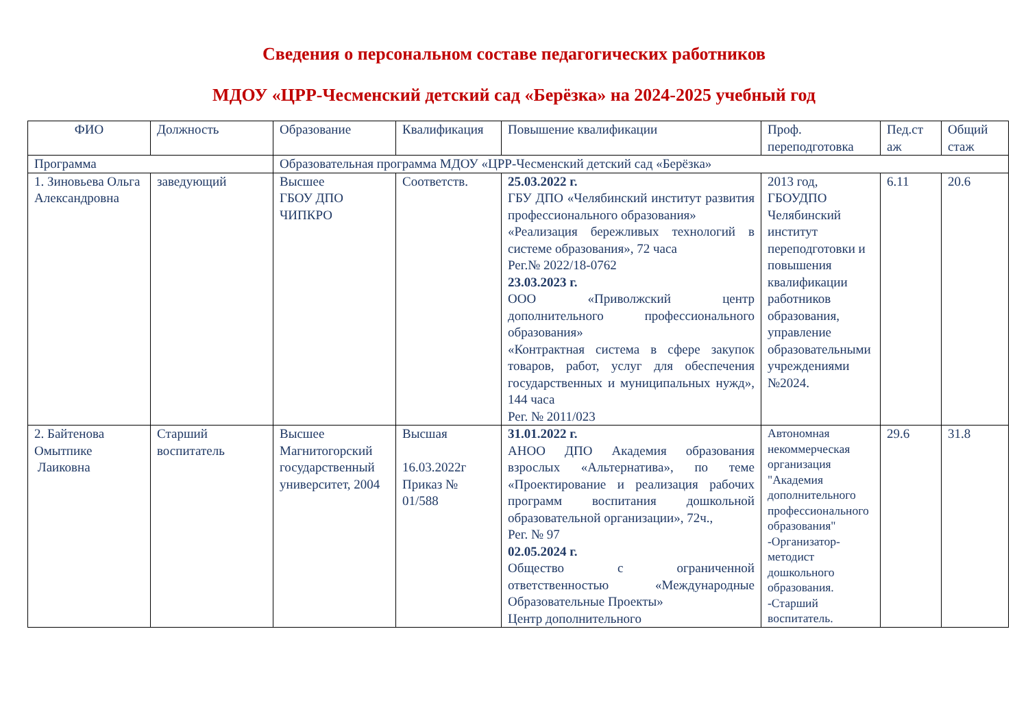Сведения о персональном составе педагогических работников
МДОУ «ЦРР-Чесменский детский сад «Берёзка» на 2024-2025 учебный год
| ФИО | Должность | Образование | Квалификация | Повышение квалификации | Проф. переподготовка | Пед.ст аж | Общий стаж |
| --- | --- | --- | --- | --- | --- | --- | --- |
| Программа | | Образовательная программа МДОУ «ЦРР-Чесменский детский сад «Берёзка» | | | | | |
| 1. Зиновьева Ольга Александровна | заведующий | Высшее ГБОУ ДПО ЧИПКРО | Соответств. | 25.03.2022 г. ГБУ ДПО «Челябинский институт развития профессионального образования» «Реализация бережливых технологий в системе образования», 72 часа Рег.№ 2022/18-0762 23.03.2023 г. ООО «Приволжский центр дополнительного профессионального образования» «Контрактная система в сфере закупок товаров, работ, услуг для обеспечения государственных и муниципальных нужд», 144 часа Рег. № 2011/023 | 2013 год, ГБОУДПО Челябинский институт переподготовки и повышения квалификации работников образования, управление образовательными учреждениями №2024. | 6.11 | 20.6 |
| 2. Байтенова Омытпике Лаиковна | Старший воспитатель | Высшее Магнитогорский государственный университет, 2004 | Высшая 16.03.2022г Приказ № 01/588 | 31.01.2022 г. АНОО ДПО Академия образования взрослых «Альтернатива», по теме «Проектирование и реализация рабочих программ воспитания дошкольной образовательной организации», 72ч., Рег. № 97 02.05.2024 г. Общество с ограниченной ответственностью «Международные Образовательные Проекты» Центр дополнительного | Автономная некоммерческая организация "Академия дополнительного профессионального образования" -Организатор-методист дошкольного образования. -Старший воспитатель. | 29.6 | 31.8 |